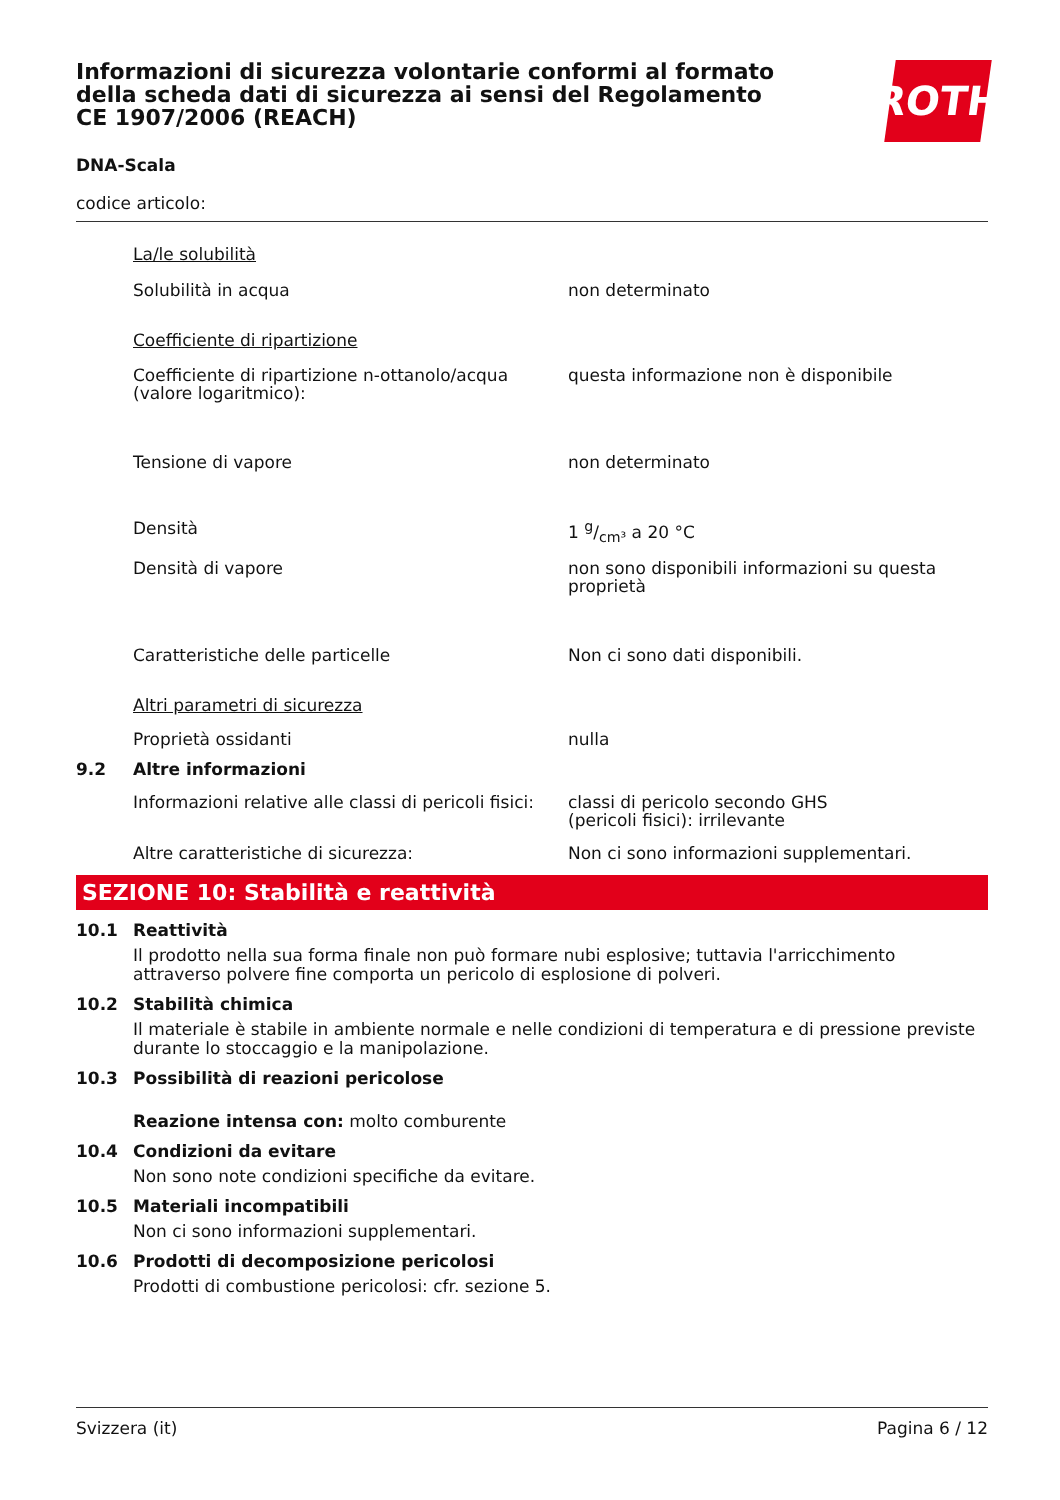ROTH
Informazioni di sicurezza volontarie conformi al formato della scheda dati di sicurezza ai sensi del Regolamento CE 1907/2006 (REACH)
DNA-Scala
codice articolo:
La/le solubilità
Solubilità in acqua non determinato
Coefficiente di ripartizione
Coefficiente di ripartizione n-ottanolo/acqua (valore logaritmico):
questa informazione non è disponibile
Tensione di vapore non determinato
Densità 1 g/cm³ a 20 °C
Densità di vapore non sono disponibili informazioni su questa proprietà
Caratteristiche delle particelle Non ci sono dati disponibili.
Altri parametri di sicurezza
Proprietà ossidanti nulla
9.2 Altre informazioni
Informazioni relative alle classi di pericoli fisici:
classi di pericolo secondo GHS
(pericoli fisici): irrilevante
Altre caratteristiche di sicurezza: Non ci sono informazioni supplementari.
SEZIONE 10: Stabilità e reattività
10.1 Reattività
Il prodotto nella sua forma finale non può formare nubi esplosive; tuttavia l'arricchimento attraverso polvere fine comporta un pericolo di esplosione di polveri.
10.2 Stabilità chimica
Il materiale è stabile in ambiente normale e nelle condizioni di temperatura e di pressione previste durante lo stoccaggio e la manipolazione.
10.3 Possibilità di reazioni pericolose
Reazione intensa con: molto comburente
10.4 Condizioni da evitare
Non sono note condizioni specifiche da evitare.
10.5 Materiali incompatibili
Non ci sono informazioni supplementari.
10.6 Prodotti di decomposizione pericolosi
Prodotti di combustione pericolosi: cfr. sezione 5.
Svizzera (it) Pagina 6 / 12